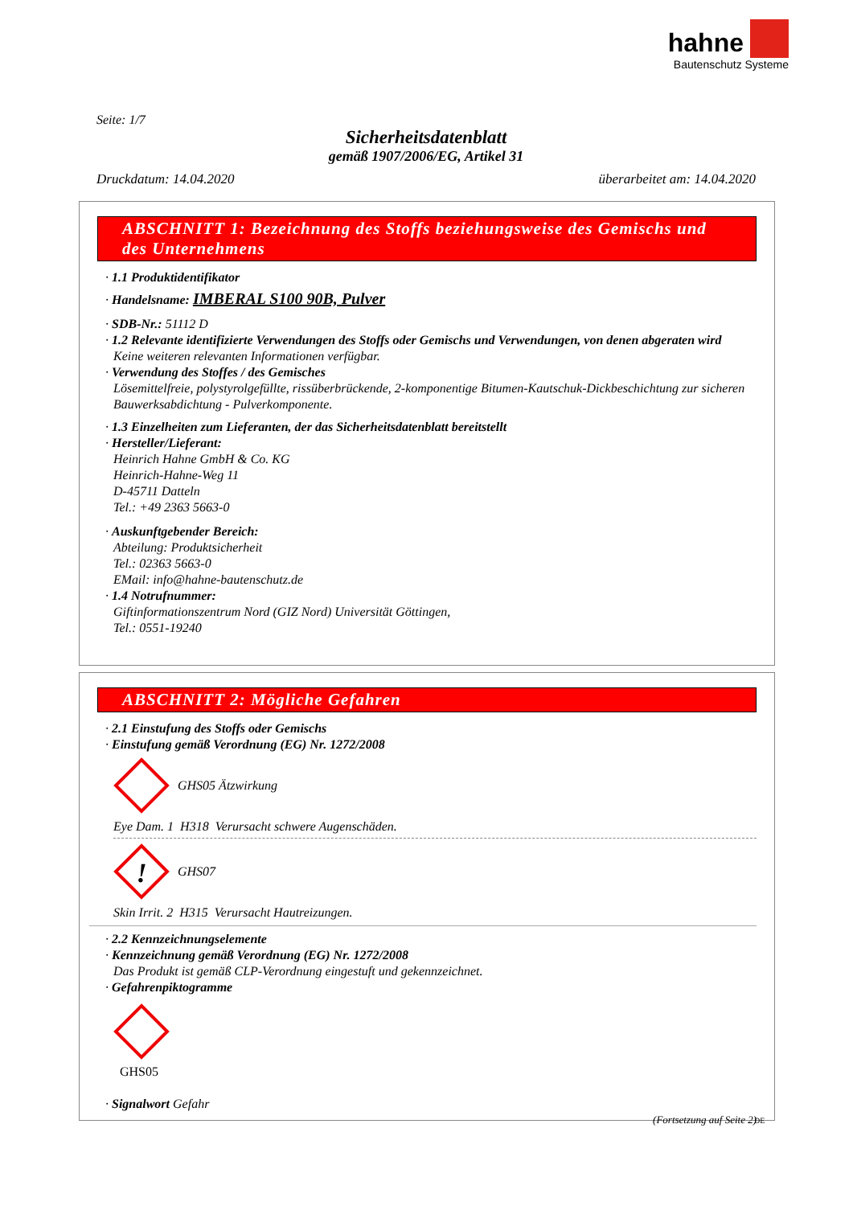hahne
Bautenschutz Systeme
Seite: 1/7
Sicherheitsdatenblatt
gemäß 1907/2006/EG, Artikel 31
Druckdatum: 14.04.2020 überarbeitet am: 14.04.2020
ABSCHNITT 1: Bezeichnung des Stoffs beziehungsweise des Gemischs und des Unternehmens
· 1.1 Produktidentifikator
· Handelsname: IMBERAL S100 90B, Pulver
· SDB-Nr.: 51112 D
· 1.2 Relevante identifizierte Verwendungen des Stoffs oder Gemischs und Verwendungen, von denen abgeraten wird
Keine weiteren relevanten Informationen verfügbar.
· Verwendung des Stoffes / des Gemisches
Lösemittelfreie, polystyrolgefüllte, rissüberbrückende, 2-komponentige Bitumen-Kautschuk-Dickbeschichtung zur sicheren Bauwerksabdichtung - Pulverkomponente.
· 1.3 Einzelheiten zum Lieferanten, der das Sicherheitsdatenblatt bereitstellt
· Hersteller/Lieferant:
Heinrich Hahne GmbH & Co. KG
Heinrich-Hahne-Weg 11
D-45711 Datteln
Tel.: +49 2363 5663-0
· Auskunftgebender Bereich:
Abteilung: Produktsicherheit
Tel.: 02363 5663-0
EMail: info@hahne-bautenschutz.de
· 1.4 Notrufnummer:
Giftinformationszentrum Nord (GIZ Nord) Universität Göttingen,
Tel.: 0551-19240
ABSCHNITT 2: Mögliche Gefahren
· 2.1 Einstufung des Stoffs oder Gemischs
· Einstufung gemäß Verordnung (EG) Nr. 1272/2008
GHS05 Ätzwirkung
Eye Dam. 1 H318 Verursacht schwere Augenschäden.
!
GHS07
Skin Irrit. 2 H315 Verursacht Hautreizungen.
· 2.2 Kennzeichnungselemente
· Kennzeichnung gemäß Verordnung (EG) Nr. 1272/2008
Das Produkt ist gemäß CLP-Verordnung eingestuft und gekennzeichnet.
· Gefahrenpiktogramme
GHS05
· Signalwort Gefahr
(Fortsetzung auf Seite 2)
DE